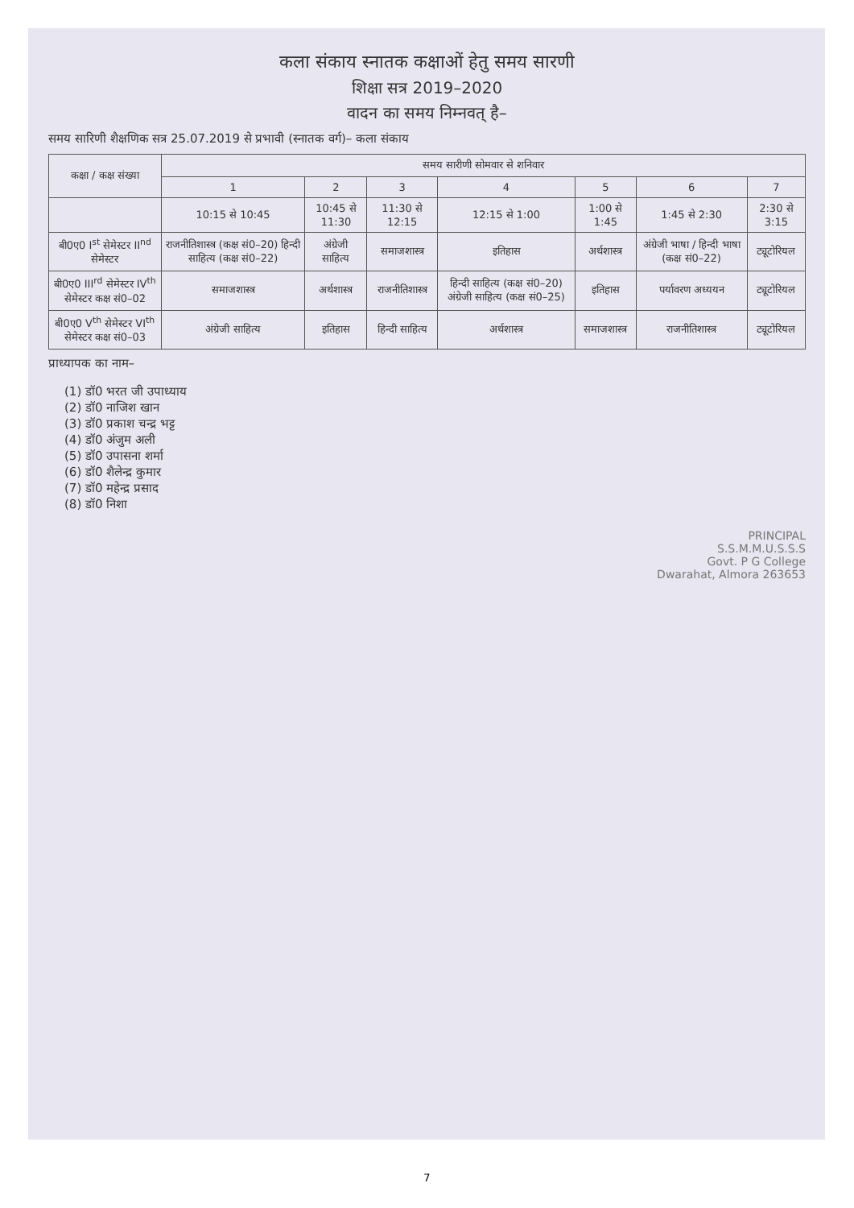कला संकाय स्नातक कक्षाओं हेतु समय सारणी
शिक्षा सत्र 2019–2020
वादन का समय निम्नवत् है–
समय सारिणी शैक्षणिक सत्र 25.07.2019 से प्रभावी (स्नातक वर्ग)– कला संकाय
| कक्षा / कक्ष संख्या | समय सारीणी सोमवार से शनिवार | | | | | | |
| --- | --- | --- | --- | --- | --- | --- | --- |
| | 1 | 2 | 3 | 4 | 5 | 6 | 7 |
| | 10:15 से 10:45 | 10:45 से 11:30 | 11:30 से 12:15 | 12:15 से 1:00 | 1:00 से 1:45 | 1:45 से 2:30 | 2:30 से 3:15 |
| बी0ए0 I<sup>st</sup> सेमेस्टर II<sup>nd</sup> सेमेस्टर | राजनीतिशास्त्र (कक्ष सं0–20) हिन्दी साहित्य (कक्ष सं0–22) | अंग्रेजी साहित्य | समाजशास्त्र | इतिहास | अर्थशास्त्र | अंग्रेजी भाषा / हिन्दी भाषा (कक्ष सं0–22) | ट्यूटोरियल |
| बी0ए0 III<sup>rd</sup> सेमेस्टर IV<sup>th</sup> सेमेस्टर कक्ष सं0–02 | समाजशास्त्र | अर्थशास्त्र | राजनीतिशास्त्र | हिन्दी साहित्य (कक्ष सं0–20) अंग्रेजी साहित्य (कक्ष सं0–25) | इतिहास | पर्यावरण अध्ययन | ट्यूटोरियल |
| बी0ए0 V<sup>th</sup> सेमेस्टर VI<sup>th</sup> सेमेस्टर कक्ष सं0–03 | अंग्रेजी साहित्य | इतिहास | हिन्दी साहित्य | अर्थशास्त्र | समाजशास्त्र | राजनीतिशास्त्र | ट्यूटोरियल |
प्राध्यापक का नाम–
(1) डॉ0 भरत जी उपाध्याय
(2) डॉ0 नाजिश खान
(3) डॉ0 प्रकाश चन्द्र भट्ट
(4) डॉ0 अंजुम अली
(5) डॉ0 उपासना शर्मा
(6) डॉ0 शैलेन्द्र कुमार
(7) डॉ0 महेन्द्र प्रसाद
(8) डॉ0 निशा
PRINCIPAL
S.S.M.M.U.S.S.S
Govt. P G College
Dwarahat, Almora 263653
7